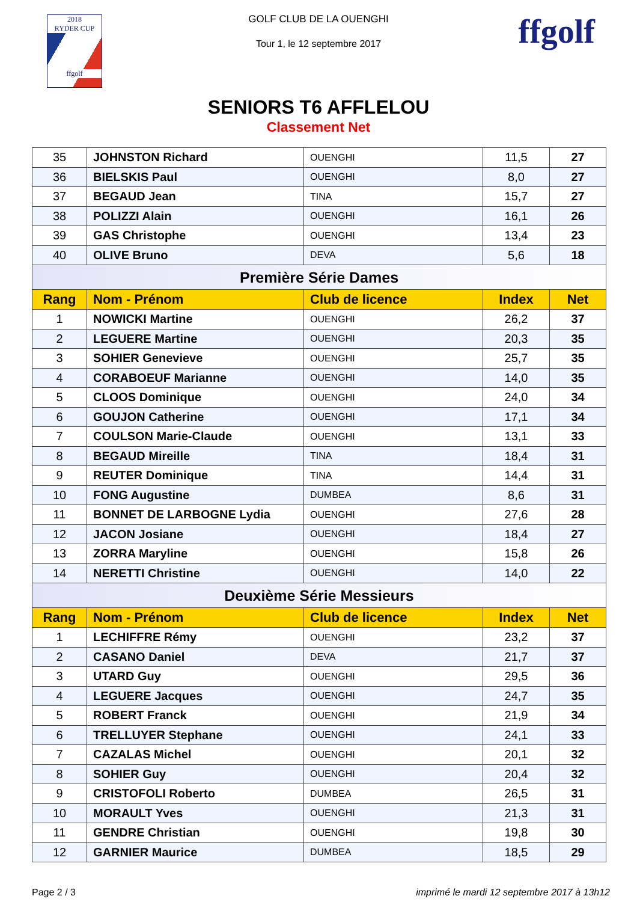2018
RYDER CUP
ffgolf
GOLF CLUB DE LA OUENGHI
Tour 1, le 12 septembre 2017 ffgolf
SENIORS T6 AFFLELOU
Classement Net
| 35 | JOHNSTON Richard | OUENGHI | 11,5 | 27 |
| 36 | BIELSKIS Paul | OUENGHI | 8,0 | 27 |
| 37 | BEGAUD Jean | TINA | 15,7 | 27 |
| 38 | POLIZZI Alain | OUENGHI | 16,1 | 26 |
| 39 | GAS Christophe | OUENGHI | 13,4 | 23 |
| 40 | OLIVE Bruno | DEVA | 5,6 | 18 |
| Première Série Dames | | | | |
| Rang | Nom - Prénom | Club de licence | Index | Net |
| 1 | NOWICKI Martine | OUENGHI | 26,2 | 37 |
| 2 | LEGUERE Martine | OUENGHI | 20,3 | 35 |
| 3 | SOHIER Genevieve | OUENGHI | 25,7 | 35 |
| 4 | CORABOEUF Marianne | OUENGHI | 14,0 | 35 |
| 5 | CLOOS Dominique | OUENGHI | 24,0 | 34 |
| 6 | GOUJON Catherine | OUENGHI | 17,1 | 34 |
| 7 | COULSON Marie-Claude | OUENGHI | 13,1 | 33 |
| 8 | BEGAUD Mireille | TINA | 18,4 | 31 |
| 9 | REUTER Dominique | TINA | 14,4 | 31 |
| 10 | FONG Augustine | DUMBEA | 8,6 | 31 |
| 11 | BONNET DE LARBOGNE Lydia | OUENGHI | 27,6 | 28 |
| 12 | JACON Josiane | OUENGHI | 18,4 | 27 |
| 13 | ZORRA Maryline | OUENGHI | 15,8 | 26 |
| 14 | NERETTI Christine | OUENGHI | 14,0 | 22 |
| Deuxième Série Messieurs | | | | |
| Rang | Nom - Prénom | Club de licence | Index | Net |
| 1 | LECHIFFRE Rémy | OUENGHI | 23,2 | 37 |
| 2 | CASANO Daniel | DEVA | 21,7 | 37 |
| 3 | UTARD Guy | OUENGHI | 29,5 | 36 |
| 4 | LEGUERE Jacques | OUENGHI | 24,7 | 35 |
| 5 | ROBERT Franck | OUENGHI | 21,9 | 34 |
| 6 | TRELLUYER Stephane | OUENGHI | 24,1 | 33 |
| 7 | CAZALAS Michel | OUENGHI | 20,1 | 32 |
| 8 | SOHIER Guy | OUENGHI | 20,4 | 32 |
| 9 | CRISTOFOLI Roberto | DUMBEA | 26,5 | 31 |
| 10 | MORAULT Yves | OUENGHI | 21,3 | 31 |
| 11 | GENDRE Christian | OUENGHI | 19,8 | 30 |
| 12 | GARNIER Maurice | DUMBEA | 18,5 | 29 |
Page 2 / 3 imprimé le mardi 12 septembre 2017 à 13h12